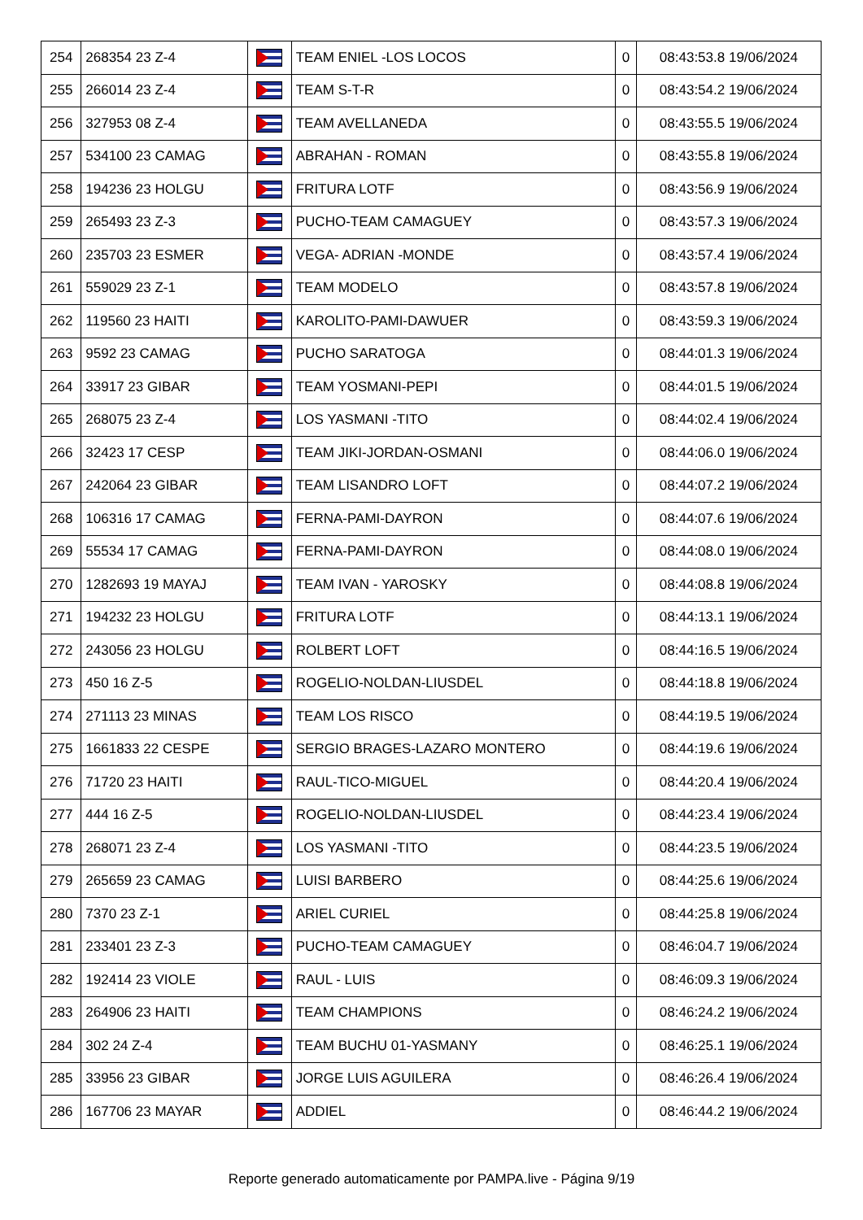| 254 | 268354 23 Z-4 | | TEAM ENIEL -LOS LOCOS | 0 | 08:43:53.8 19/06/2024 |
| 255 | 266014 23 Z-4 | | TEAM S-T-R | 0 | 08:43:54.2 19/06/2024 |
| 256 | 327953 08 Z-4 | | TEAM AVELLANEDA | 0 | 08:43:55.5 19/06/2024 |
| 257 | 534100 23 CAMAG | | ABRAHAN - ROMAN | 0 | 08:43:55.8 19/06/2024 |
| 258 | 194236 23 HOLGU | | FRITURA LOTF | 0 | 08:43:56.9 19/06/2024 |
| 259 | 265493 23 Z-3 | | PUCHO-TEAM CAMAGUEY | 0 | 08:43:57.3 19/06/2024 |
| 260 | 235703 23 ESMER | | VEGA- ADRIAN -MONDE | 0 | 08:43:57.4 19/06/2024 |
| 261 | 559029 23 Z-1 | | TEAM MODELO | 0 | 08:43:57.8 19/06/2024 |
| 262 | 119560 23 HAITI | | KAROLITO-PAMI-DAWUER | 0 | 08:43:59.3 19/06/2024 |
| 263 | 9592 23 CAMAG | | PUCHO SARATOGA | 0 | 08:44:01.3 19/06/2024 |
| 264 | 33917 23 GIBAR | | TEAM YOSMANI-PEPI | 0 | 08:44:01.5 19/06/2024 |
| 265 | 268075 23 Z-4 | | LOS YASMANI -TITO | 0 | 08:44:02.4 19/06/2024 |
| 266 | 32423 17 CESP | | TEAM JIKI-JORDAN-OSMANI | 0 | 08:44:06.0 19/06/2024 |
| 267 | 242064 23 GIBAR | | TEAM LISANDRO LOFT | 0 | 08:44:07.2 19/06/2024 |
| 268 | 106316 17 CAMAG | | FERNA-PAMI-DAYRON | 0 | 08:44:07.6 19/06/2024 |
| 269 | 55534 17 CAMAG | | FERNA-PAMI-DAYRON | 0 | 08:44:08.0 19/06/2024 |
| 270 | 1282693 19 MAYAJ | | TEAM IVAN - YAROSKY | 0 | 08:44:08.8 19/06/2024 |
| 271 | 194232 23 HOLGU | | FRITURA LOTF | 0 | 08:44:13.1 19/06/2024 |
| 272 | 243056 23 HOLGU | | ROLBERT LOFT | 0 | 08:44:16.5 19/06/2024 |
| 273 | 450 16 Z-5 | | ROGELIO-NOLDAN-LIUSDEL | 0 | 08:44:18.8 19/06/2024 |
| 274 | 271113 23 MINAS | | TEAM LOS RISCO | 0 | 08:44:19.5 19/06/2024 |
| 275 | 1661833 22 CESPE | | SERGIO BRAGES-LAZARO MONTERO | 0 | 08:44:19.6 19/06/2024 |
| 276 | 71720 23 HAITI | | RAUL-TICO-MIGUEL | 0 | 08:44:20.4 19/06/2024 |
| 277 | 444 16 Z-5 | | ROGELIO-NOLDAN-LIUSDEL | 0 | 08:44:23.4 19/06/2024 |
| 278 | 268071 23 Z-4 | | LOS YASMANI -TITO | 0 | 08:44:23.5 19/06/2024 |
| 279 | 265659 23 CAMAG | | LUISI BARBERO | 0 | 08:44:25.6 19/06/2024 |
| 280 | 7370 23 Z-1 | | ARIEL CURIEL | 0 | 08:44:25.8 19/06/2024 |
| 281 | 233401 23 Z-3 | | PUCHO-TEAM CAMAGUEY | 0 | 08:46:04.7 19/06/2024 |
| 282 | 192414 23 VIOLE | | RAUL - LUIS | 0 | 08:46:09.3 19/06/2024 |
| 283 | 264906 23 HAITI | | TEAM CHAMPIONS | 0 | 08:46:24.2 19/06/2024 |
| 284 | 302 24 Z-4 | | TEAM BUCHU 01-YASMANY | 0 | 08:46:25.1 19/06/2024 |
| 285 | 33956 23 GIBAR | | JORGE LUIS AGUILERA | 0 | 08:46:26.4 19/06/2024 |
| 286 | 167706 23 MAYAR | | ADDIEL | 0 | 08:46:44.2 19/06/2024 |
Reporte generado automaticamente por PAMPA.live - Página 9/19